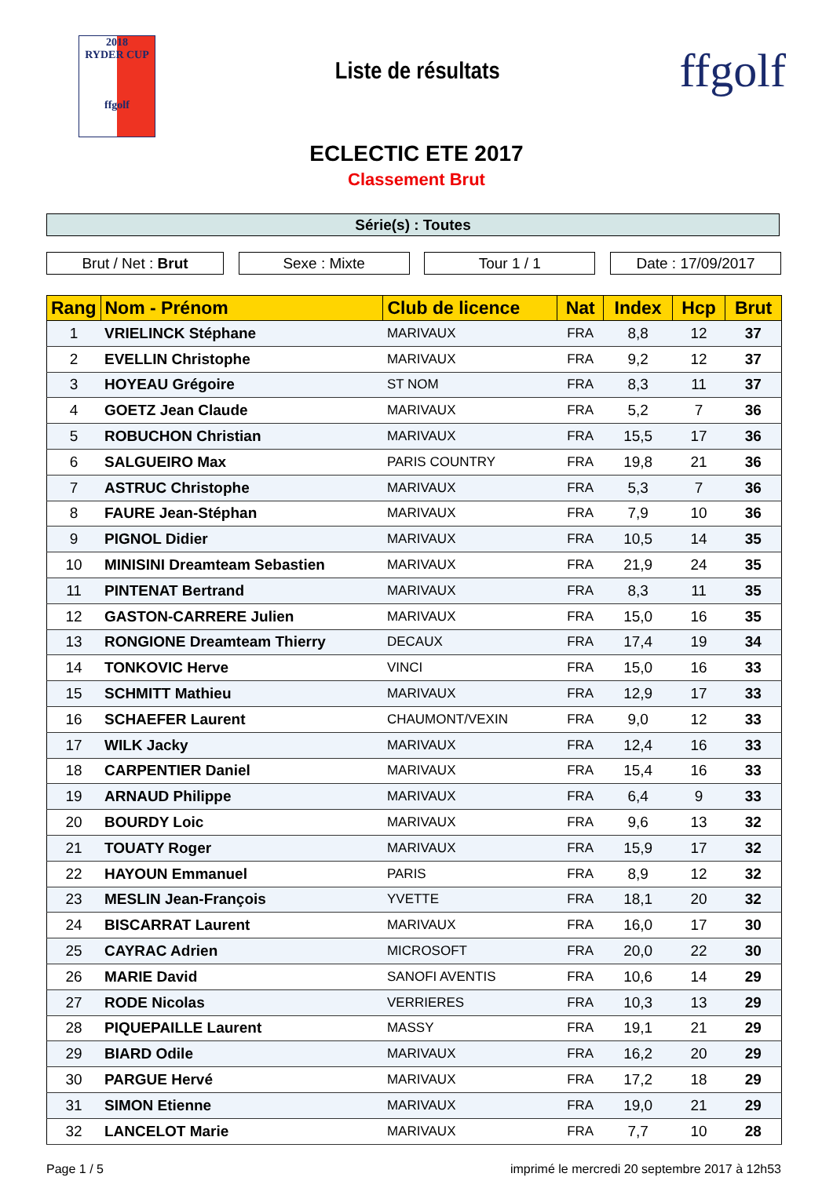2018
RYDER CUP
ffgolf
Liste de résultats
ffgolf
ECLECTIC ETE 2017
Classement Brut
Série(s) : Toutes
Brut / Net : Brut Sexe : Mixte Tour 1 / 1 Date : 17/09/2017
| Rang | Nom - Prénom | Club de licence | Nat | Index | Hcp | Brut |
| --- | --- | --- | --- | --- | --- | --- |
| 1 | VRIELINCK Stéphane | MARIVAUX | FRA | 8,8 | 12 | 37 |
| 2 | EVELLIN Christophe | MARIVAUX | FRA | 9,2 | 12 | 37 |
| 3 | HOYEAU Grégoire | ST NOM | FRA | 8,3 | 11 | 37 |
| 4 | GOETZ Jean Claude | MARIVAUX | FRA | 5,2 | 7 | 36 |
| 5 | ROBUCHON Christian | MARIVAUX | FRA | 15,5 | 17 | 36 |
| 6 | SALGUEIRO Max | PARIS COUNTRY | FRA | 19,8 | 21 | 36 |
| 7 | ASTRUC Christophe | MARIVAUX | FRA | 5,3 | 7 | 36 |
| 8 | FAURE Jean-Stéphan | MARIVAUX | FRA | 7,9 | 10 | 36 |
| 9 | PIGNOL Didier | MARIVAUX | FRA | 10,5 | 14 | 35 |
| 10 | MINISINI Dreamteam Sebastien | MARIVAUX | FRA | 21,9 | 24 | 35 |
| 11 | PINTENAT Bertrand | MARIVAUX | FRA | 8,3 | 11 | 35 |
| 12 | GASTON-CARRERE Julien | MARIVAUX | FRA | 15,0 | 16 | 35 |
| 13 | RONGIONE Dreamteam Thierry | DECAUX | FRA | 17,4 | 19 | 34 |
| 14 | TONKOVIC Herve | VINCI | FRA | 15,0 | 16 | 33 |
| 15 | SCHMITT Mathieu | MARIVAUX | FRA | 12,9 | 17 | 33 |
| 16 | SCHAEFER Laurent | CHAUMONT/VEXIN | FRA | 9,0 | 12 | 33 |
| 17 | WILK Jacky | MARIVAUX | FRA | 12,4 | 16 | 33 |
| 18 | CARPENTIER Daniel | MARIVAUX | FRA | 15,4 | 16 | 33 |
| 19 | ARNAUD Philippe | MARIVAUX | FRA | 6,4 | 9 | 33 |
| 20 | BOURDY Loic | MARIVAUX | FRA | 9,6 | 13 | 32 |
| 21 | TOUATY Roger | MARIVAUX | FRA | 15,9 | 17 | 32 |
| 22 | HAYOUN Emmanuel | PARIS | FRA | 8,9 | 12 | 32 |
| 23 | MESLIN Jean-François | YVETTE | FRA | 18,1 | 20 | 32 |
| 24 | BISCARRAT Laurent | MARIVAUX | FRA | 16,0 | 17 | 30 |
| 25 | CAYRAC Adrien | MICROSOFT | FRA | 20,0 | 22 | 30 |
| 26 | MARIE David | SANOFI AVENTIS | FRA | 10,6 | 14 | 29 |
| 27 | RODE Nicolas | VERRIERES | FRA | 10,3 | 13 | 29 |
| 28 | PIQUEPAILLE Laurent | MASSY | FRA | 19,1 | 21 | 29 |
| 29 | BIARD Odile | MARIVAUX | FRA | 16,2 | 20 | 29 |
| 30 | PARGUE Hervé | MARIVAUX | FRA | 17,2 | 18 | 29 |
| 31 | SIMON Etienne | MARIVAUX | FRA | 19,0 | 21 | 29 |
| 32 | LANCELOT Marie | MARIVAUX | FRA | 7,7 | 10 | 28 |
Page 1 / 5 imprimé le mercredi 20 septembre 2017 à 12h53